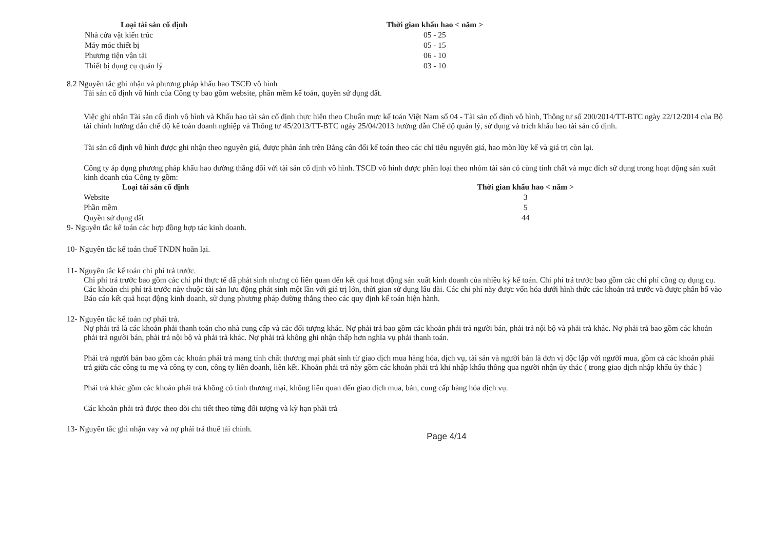| Loại tài sản cố định | Thời gian khấu hao < năm > |
| --- | --- |
| Nhà cửa vật kiến trúc | 05 - 25 |
| Máy móc thiết bị | 05 - 15 |
| Phương tiện vận tải | 06 - 10 |
| Thiết bị dụng cụ quản lý | 03 - 10 |
8.2 Nguyên tắc ghi nhận và phương pháp khấu hao TSCĐ vô hình
Tài sản cố định vô hình của Công ty bao gồm website, phần mềm kế toán, quyền sử dụng đất.
Việc ghi nhận Tài sản cố định vô hình và Khấu hao tài sản cố định thực hiện theo Chuẩn mực kế toán Việt Nam số 04 - Tài sản cố định vô hình, Thông tư số 200/2014/TT-BTC ngày 22/12/2014 của Bộ tài chính hướng dẫn chế độ kế toán doanh nghiệp và Thông tư 45/2013/TT-BTC ngày 25/04/2013 hướng dẫn Chế độ quản lý, sử dụng và trích khấu hao tài sản cố định.
Tài sản cố định vô hình được ghi nhận theo nguyên giá, được phản ánh trên Bảng cân đối kế toán theo các chỉ tiêu nguyên giá, hao mòn lũy kế và giá trị còn lại.
Công ty áp dụng phương pháp khấu hao đường thẳng đối với tài sản cố định vô hình. TSCĐ vô hình được phân loại theo nhóm tài sản có cùng tính chất và mục đích sử dụng trong hoạt động sản xuất kinh doanh của Công ty gồm:
| Loại tài sản cố định | Thời gian khấu hao < năm > |
| --- | --- |
| Website | 3 |
| Phần mềm | 5 |
| Quyền sử dụng đất | 44 |
9- Nguyên tắc kế toán các hợp đồng hợp tác kinh doanh.
10- Nguyên tắc kế toán thuế TNDN hoãn lại.
11- Nguyên tắc kế toán chi phí trả trước.
Chi phí trả trước bao gồm các chi phí thực tế đã phát sinh nhưng có liên quan đến kết quả hoạt động sản xuất kinh doanh của nhiều kỳ kế toán. Chi phí trả trước bao gồm các chi phí công cụ dụng cụ. Các khoản chi phí trả trước này thuộc tài sản lưu động phát sinh một lần với giá trị lớn, thời gian sử dụng lâu dài. Các chi phí này được vốn hóa dưới hình thức các khoản trả trước và được phân bổ vào Báo cáo kết quả hoạt động kinh doanh, sử dụng phương pháp đường thẳng theo các quy định kế toán hiện hành.
12- Nguyên tắc kế toán nợ phải trả.
Nợ phải trả là các khoản phải thanh toán cho nhà cung cấp và các đối tượng khác. Nợ phải trả bao gồm các khoản phải trả người bán, phải trả nội bộ và phải trả khác. Nợ phải trả bao gồm các khoản phải trả người bán, phải trả nội bộ và phải trả khác. Nợ phải trả không ghi nhận thấp hơn nghĩa vụ phải thanh toán.
Phải trả người bán bao gồm các khoản phải trả mang tính chất thương mại phát sinh từ giao dịch mua hàng hóa, dịch vụ, tài sản và người bán là đơn vị độc lập với người mua, gồm cả các khoản phải trả giữa các công tu mẹ và công ty con, công ty liên doanh, liên kết. Khoản phải trả này gồm các khoản phải trả khi nhập khẩu thông qua người nhận ủy thác ( trong giao dịch nhập khẩu ủy thác )
Phải trả khác gồm các khoản phải trả không có tính thương mại, không liên quan đến giao dịch mua, bán, cung cấp hàng hóa dịch vụ.
Các khoản phải trả được theo dõi chi tiết theo từng đối tượng và kỳ hạn phải trả
13- Nguyên tắc ghi nhận vay và nợ phải trả thuê tài chính.
Page 4/14